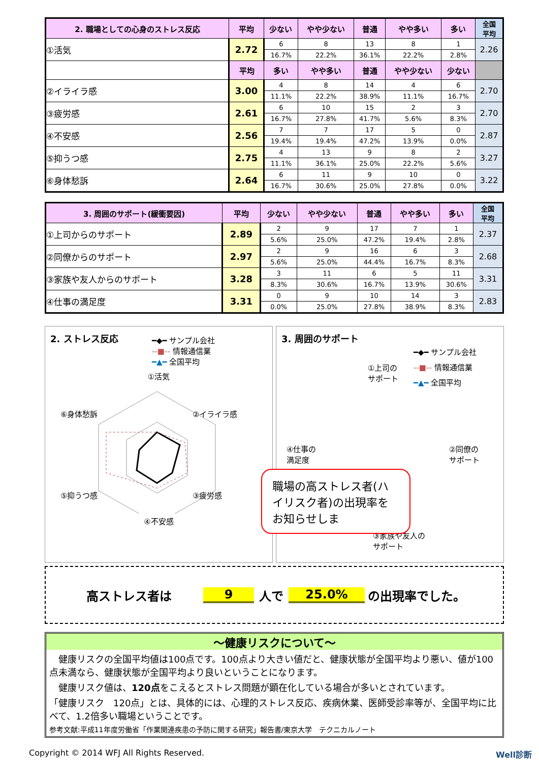| 2. 職場としての心身のストレス反応 | 平均 | 少ない | やや少ない | 普通 | やや多い | 多い | 全国 平均 |
| --- | --- | --- | --- | --- | --- | --- | --- |
| ①活気 | 2.72 | 6 | 8 | 13 | 8 | 1 | 2.26 |
| | | 16.7% | 22.2% | 36.1% | 22.2% | 2.8% | |
| | 平均 | 多い | やや多い | 普通 | やや少ない | 少ない | |
| ②イライラ感 | 3.00 | 4 | 8 | 14 | 4 | 6 | 2.70 |
| | | 11.1% | 22.2% | 38.9% | 11.1% | 16.7% | |
| ③疲労感 | 2.61 | 6 | 10 | 15 | 2 | 3 | 2.70 |
| | | 16.7% | 27.8% | 41.7% | 5.6% | 8.3% | |
| ④不安感 | 2.56 | 7 | 7 | 17 | 5 | 0 | 2.87 |
| | | 19.4% | 19.4% | 47.2% | 13.9% | 0.0% | |
| ⑤抑うつ感 | 2.75 | 4 | 13 | 9 | 8 | 2 | 3.27 |
| | | 11.1% | 36.1% | 25.0% | 22.2% | 5.6% | |
| ⑥身体愁訴 | 2.64 | 6 | 11 | 9 | 10 | 0 | 3.22 |
| | | 16.7% | 30.6% | 25.0% | 27.8% | 0.0% | |
| 3. 周囲のサポート(緩衝要因) | 平均 | 少ない | やや少ない | 普通 | やや多い | 多い | 全国 平均 |
| --- | --- | --- | --- | --- | --- | --- | --- |
| ①上司からのサポート | 2.89 | 2 | 9 | 17 | 7 | 1 | 2.37 |
| | | 5.6% | 25.0% | 47.2% | 19.4% | 2.8% | |
| ②同僚からのサポート | 2.97 | 2 | 9 | 16 | 6 | 3 | 2.68 |
| | | 5.6% | 25.0% | 44.4% | 16.7% | 8.3% | |
| ③家族や友人からのサポート | 3.28 | 3 | 11 | 6 | 5 | 11 | 3.31 |
| | | 8.3% | 30.6% | 16.7% | 13.9% | 30.6% | |
| ④仕事の満足度 | 3.31 | 0 | 9 | 10 | 14 | 3 | 2.83 |
| | | 0.0% | 25.0% | 27.8% | 38.9% | 8.3% | |
2. ストレス反応
━◆━ サンプル会社
--■-- 情報通信業
━▲━ 全国平均
①活気
②イライラ感
③疲労感
⑥身体愁訴
⑤抑うつ感
④不安感
3. 周囲のサポート
━◆━ サンプル会社
--■-- 情報通信業
━▲━ 全国平均
①上司の
サポート
④仕事の
満足度
②同僚の
サポート
③家族や友人の
サポート
職場の高ストレス者(ハイリスク者)の出現率をお知らせしま
高ストレス者は 9 人で 25.0% の出現率でした。
～健康リスクについて～
　健康リスクの全国平均値は100点です。100点より大きい値だと、健康状態が全国平均より悪い、値が100点未満なら、健康状態が全国平均より良いということになります。
　健康リスク値は、120点をこえるとストレス問題が顕在化している場合が多いとされています。
「健康リスク　120点」とは、具体的には、心理的ストレス反応、疾病休業、医師受診率等が、全国平均に比べて、1.2倍多い職場ということです。
参考文献:平成11年度労働省「作業関連疾患の予防に関する研究」報告書/東京大学　テクニカルノート
Copyright © 2014 WFJ All Rights Reserved. Well診断